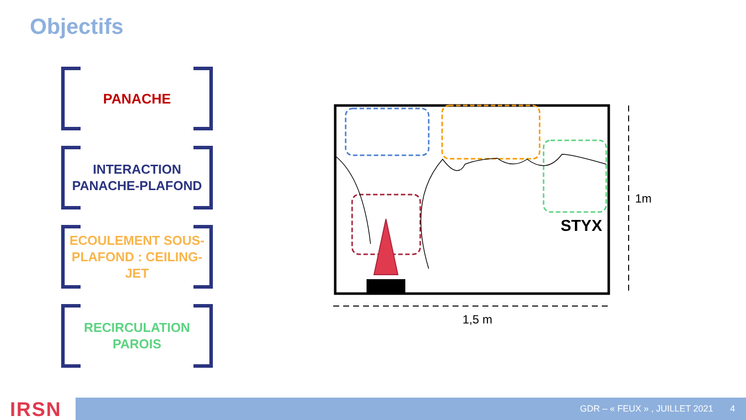Objectifs
PANACHE
INTERACTION
PANACHE-PLAFOND
ECOULEMENT SOUS-
PLAFOND : CEILING-JET
RECIRCULATION
PAROIS
STYX
1,5 m
1m
IRSN GDR – « FEUX » , JUILLET 2021 4